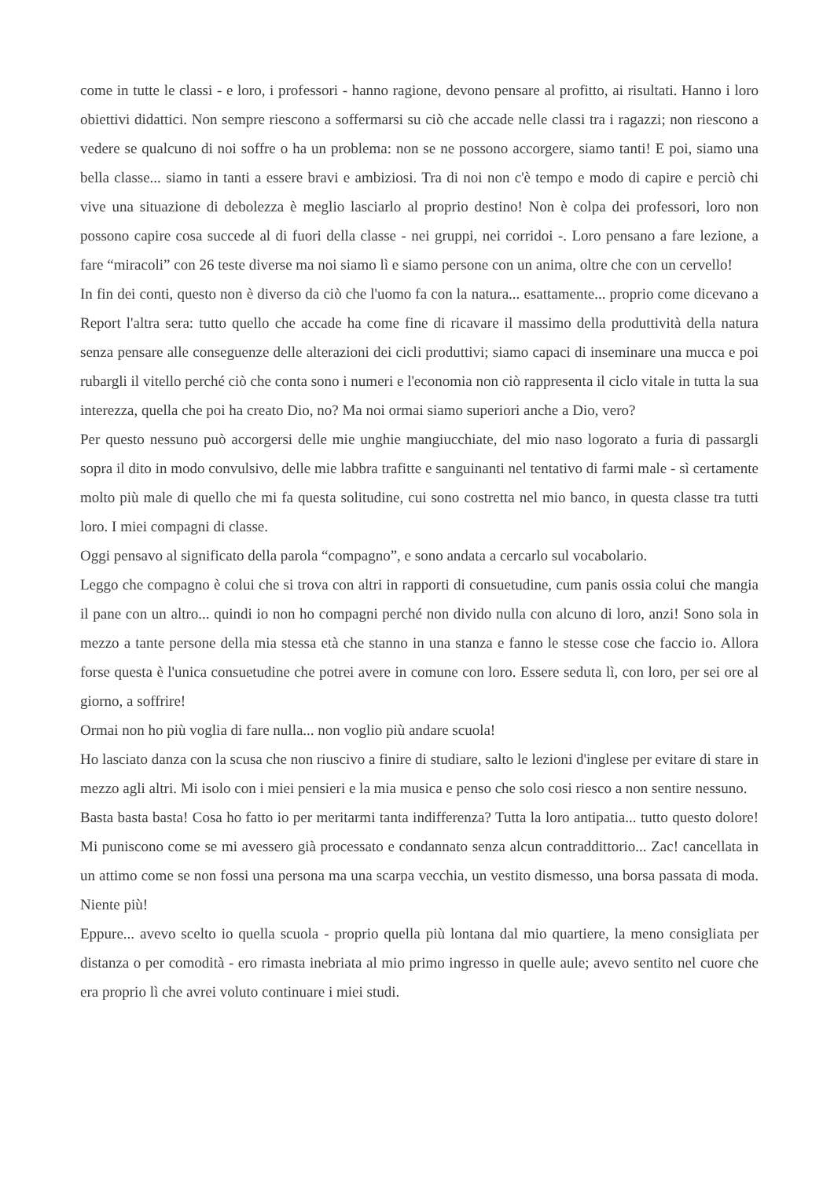come in tutte le classi - e loro, i professori - hanno ragione, devono pensare al profitto, ai risultati. Hanno i loro obiettivi didattici. Non sempre riescono a soffermarsi su ciò che accade nelle classi tra i ragazzi; non riescono a vedere se qualcuno di noi soffre o ha un problema: non se ne possono accorgere, siamo tanti! E poi, siamo una bella classe... siamo in tanti a essere bravi e ambiziosi. Tra di noi non c'è tempo e modo di capire e perciò chi vive una situazione di debolezza è meglio lasciarlo al proprio destino! Non è colpa dei professori, loro non possono capire cosa succede al di fuori della classe - nei gruppi, nei corridoi -. Loro pensano a fare lezione, a fare “miracoli” con 26 teste diverse ma noi siamo lì e siamo persone con un anima, oltre che con un cervello!
In fin dei conti, questo non è diverso da ciò che l'uomo fa con la natura... esattamente... proprio come dicevano a Report l'altra sera: tutto quello che accade ha come fine di ricavare il massimo della produttività della natura senza pensare alle conseguenze delle alterazioni dei cicli produttivi; siamo capaci di inseminare una mucca e poi rubargli il vitello perché ciò che conta sono i numeri e l'economia non ciò rappresenta il ciclo vitale in tutta la sua interezza, quella che poi ha creato Dio, no? Ma noi ormai siamo superiori anche a Dio, vero?
Per questo nessuno può accorgersi delle mie unghie mangiucchiate, del mio naso logorato a furia di passargli sopra il dito in modo convulsivo, delle mie labbra trafitte e sanguinanti nel tentativo di farmi male - sì certamente molto più male di quello che mi fa questa solitudine, cui sono costretta nel mio banco, in questa classe tra tutti loro. I miei compagni di classe.
Oggi pensavo al significato della parola “compagno”, e sono andata a cercarlo sul vocabolario.
Leggo che compagno è colui che si trova con altri in rapporti di consuetudine, cum panis ossia colui che mangia il pane con un altro... quindi io non ho compagni perché non divido nulla con alcuno di loro, anzi! Sono sola in mezzo a tante persone della mia stessa età che stanno in una stanza e fanno le stesse cose che faccio io. Allora forse questa è l'unica consuetudine che potrei avere in comune con loro. Essere seduta lì, con loro, per sei ore al giorno, a soffrire!
Ormai non ho più voglia di fare nulla... non voglio più andare scuola!
Ho lasciato danza con la scusa che non riuscivo a finire di studiare, salto le lezioni d'inglese per evitare di stare in mezzo agli altri. Mi isolo con i miei pensieri e la mia musica e penso che solo cosi riesco a non sentire nessuno.
Basta basta basta! Cosa ho fatto io per meritarmi tanta indifferenza? Tutta la loro antipatia... tutto questo dolore! Mi puniscono come se mi avessero già processato e condannato senza alcun contraddittorio... Zac! cancellata in un attimo come se non fossi una persona ma una scarpa vecchia, un vestito dismesso, una borsa passata di moda. Niente più!
Eppure... avevo scelto io quella scuola - proprio quella più lontana dal mio quartiere, la meno consigliata per distanza o per comodità - ero rimasta inebriata al mio primo ingresso in quelle aule; avevo sentito nel cuore che era proprio lì che avrei voluto continuare i miei studi.